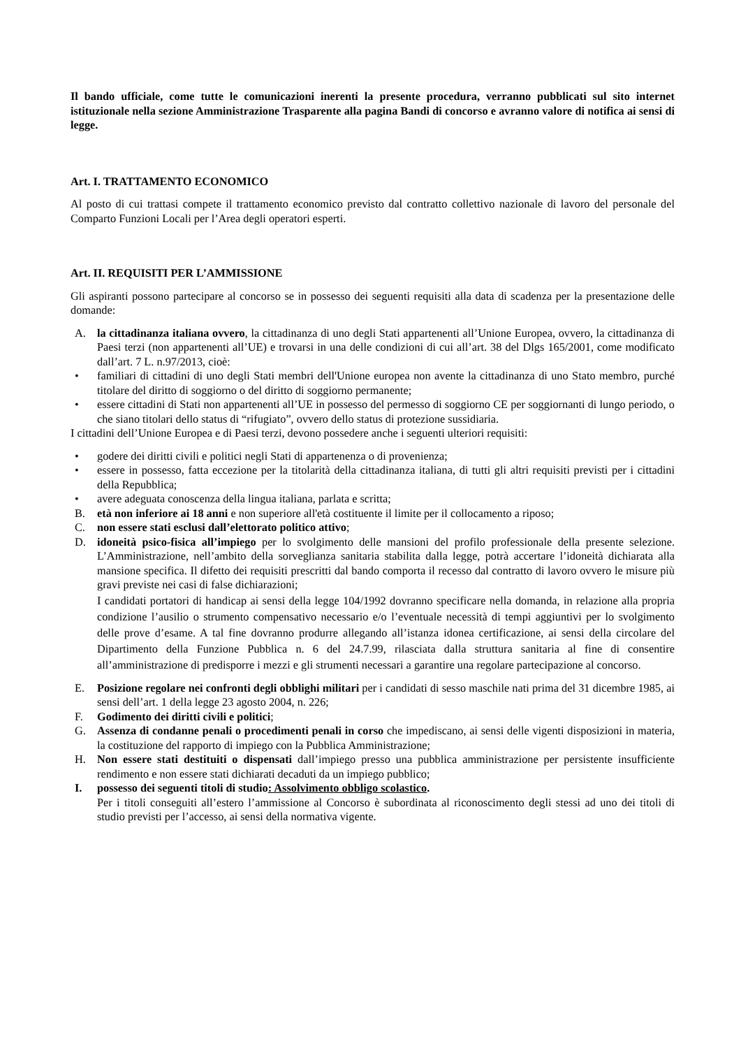Il bando ufficiale, come tutte le comunicazioni inerenti la presente procedura, verranno pubblicati sul sito internet istituzionale nella sezione Amministrazione Trasparente alla pagina Bandi di concorso e avranno valore di notifica ai sensi di legge.
Art. I. TRATTAMENTO ECONOMICO
Al posto di cui trattasi compete il trattamento economico previsto dal contratto collettivo nazionale di lavoro del personale del Comparto Funzioni Locali per l’Area degli operatori esperti.
Art. II. REQUISITI PER L’AMMISSIONE
Gli aspiranti possono partecipare al concorso se in possesso dei seguenti requisiti alla data di scadenza per la presentazione delle domande:
A. la cittadinanza italiana ovvero, la cittadinanza di uno degli Stati appartenenti all’Unione Europea, ovvero, la cittadinanza di Paesi terzi (non appartenenti all’UE) e trovarsi in una delle condizioni di cui all’art. 38 del Dlgs 165/2001, come modificato dall’art. 7 L. n.97/2013, cioè:
• familiari di cittadini di uno degli Stati membri dell'Unione europea non avente la cittadinanza di uno Stato membro, purché titolare del diritto di soggiorno o del diritto di soggiorno permanente;
• essere cittadini di Stati non appartenenti all’UE in possesso del permesso di soggiorno CE per soggiornanti di lungo periodo, o che siano titolari dello status di “rifugiato”, ovvero dello status di protezione sussidiaria.
I cittadini dell’Unione Europea e di Paesi terzi, devono possedere anche i seguenti ulteriori requisiti:
• godere dei diritti civili e politici negli Stati di appartenenza o di provenienza;
• essere in possesso, fatta eccezione per la titolarità della cittadinanza italiana, di tutti gli altri requisiti previsti per i cittadini della Repubblica;
• avere adeguata conoscenza della lingua italiana, parlata e scritta;
B. età non inferiore ai 18 anni e non superiore all'età costituente il limite per il collocamento a riposo;
C. non essere stati esclusi dall’elettorato politico attivo;
D. idoneità psico-fisica all’impiego per lo svolgimento delle mansioni del profilo professionale della presente selezione. L’Amministrazione, nell’ambito della sorveglianza sanitaria stabilita dalla legge, potrà accertare l’idoneità dichiarata alla mansione specifica. Il difetto dei requisiti prescritti dal bando comporta il recesso dal contratto di lavoro ovvero le misure più gravi previste nei casi di false dichiarazioni;
I candidati portatori di handicap ai sensi della legge 104/1992 dovranno specificare nella domanda, in relazione alla propria condizione l’ausilio o strumento compensativo necessario e/o l’eventuale necessità di tempi aggiuntivi per lo svolgimento delle prove d’esame. A tal fine dovranno produrre allegando all’istanza idonea certificazione, ai sensi della circolare del Dipartimento della Funzione Pubblica n. 6 del 24.7.99, rilasciata dalla struttura sanitaria al fine di consentire all’amministrazione di predisporre i mezzi e gli strumenti necessari a garantire una regolare partecipazione al concorso.
E. Posizione regolare nei confronti degli obblighi militari per i candidati di sesso maschile nati prima del 31 dicembre 1985, ai sensi dell’art. 1 della legge 23 agosto 2004, n. 226;
F. Godimento dei diritti civili e politici;
G. Assenza di condanne penali o procedimenti penali in corso che impediscano, ai sensi delle vigenti disposizioni in materia, la costituzione del rapporto di impiego con la Pubblica Amministrazione;
H. Non essere stati destituiti o dispensati dall’impiego presso una pubblica amministrazione per persistente insufficiente rendimento e non essere stati dichiarati decaduti da un impiego pubblico;
I. possesso dei seguenti titoli di studio: Assolvimento obbligo scolastico.
Per i titoli conseguiti all’estero l’ammissione al Concorso è subordinata al riconoscimento degli stessi ad uno dei titoli di studio previsti per l’accesso, ai sensi della normativa vigente.